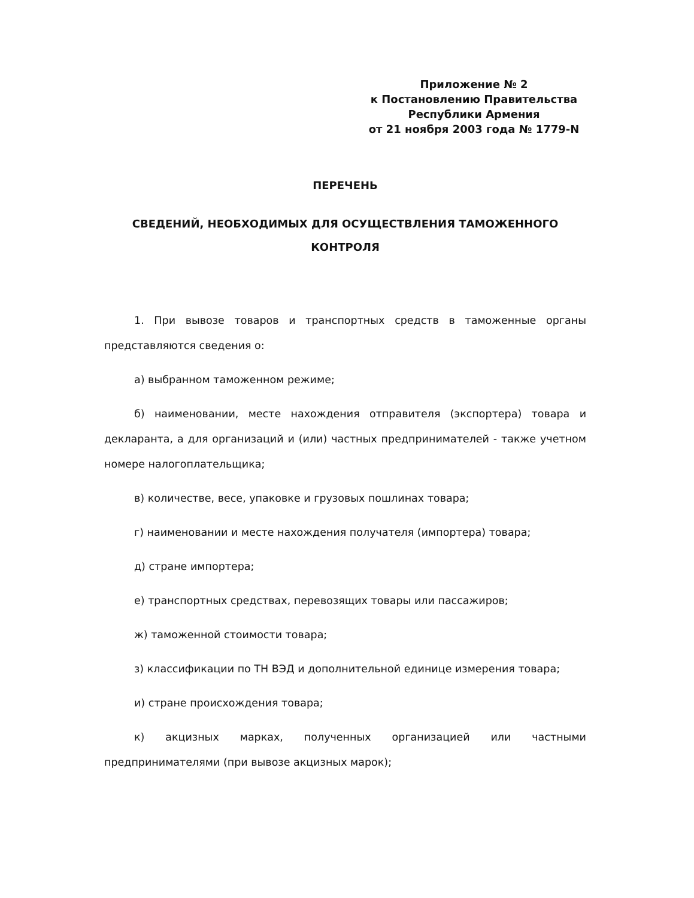Приложение № 2
к Постановлению Правительства
Республики Армения
от 21 ноября 2003 года № 1779-N
ПЕРЕЧЕНЬ
СВЕДЕНИЙ, НЕОБХОДИМЫХ ДЛЯ ОСУЩЕСТВЛЕНИЯ ТАМОЖЕННОГО КОНТРОЛЯ
1. При вывозе товаров и транспортных средств в таможенные органы представляются сведения о:
а) выбранном таможенном режиме;
б) наименовании, месте нахождения отправителя (экспортера) товара и декларанта, а для организаций и (или) частных предпринимателей - также учетном номере налогоплательщика;
в) количестве, весе, упаковке и грузовых пошлинах товара;
г) наименовании и месте нахождения получателя (импортера) товара;
д) стране импортера;
е) транспортных средствах, перевозящих товары или пассажиров;
ж) таможенной стоимости товара;
з) классификации по ТН ВЭД и дополнительной единице измерения товара;
и) стране происхождения товара;
к) акцизных марках, полученных организацией или частными предпринимателями (при вывозе акцизных марок);